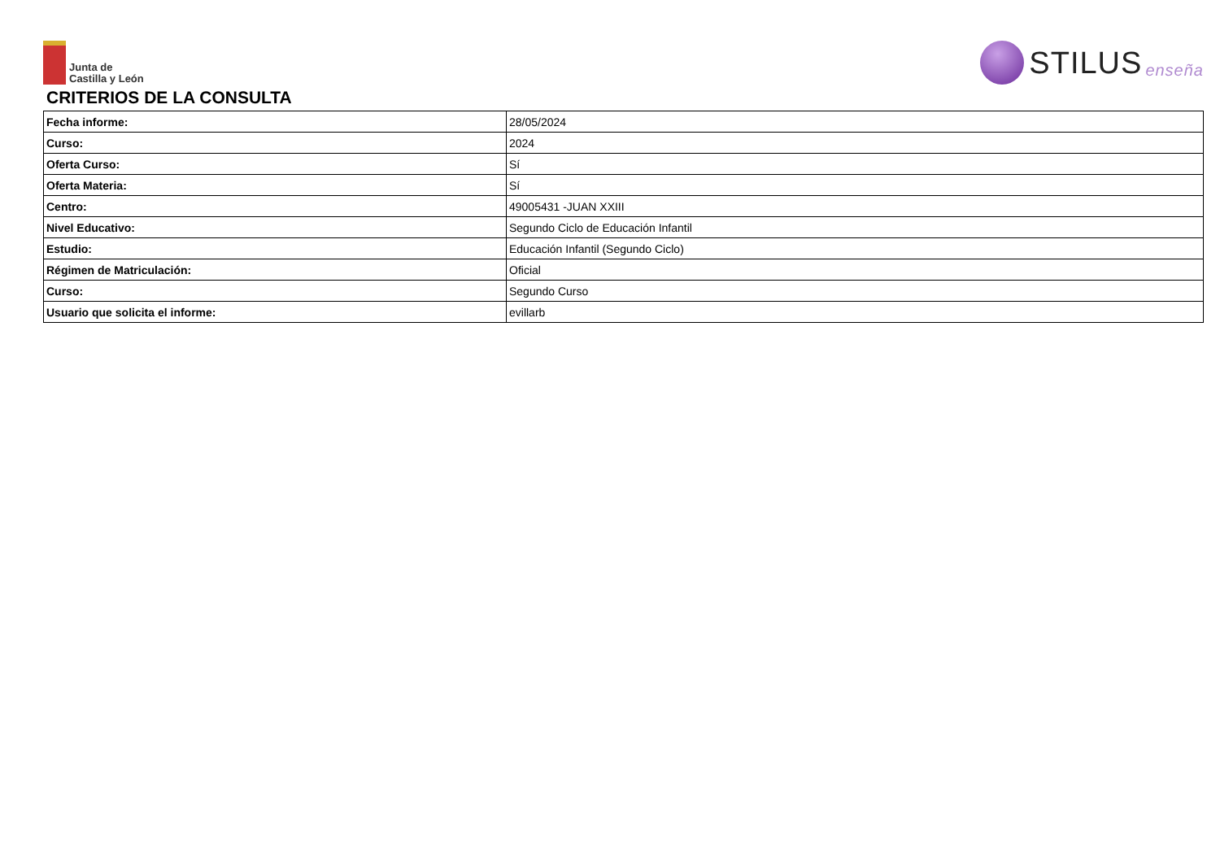Junta de
Castilla y León
STILUS enseña
CRITERIOS DE LA CONSULTA
| Fecha informe: | 28/05/2024 |
| Curso: | 2024 |
| Oferta Curso: | Sí |
| Oferta Materia: | Sí |
| Centro: | 49005431 -JUAN XXIII |
| Nivel Educativo: | Segundo Ciclo de Educación Infantil |
| Estudio: | Educación Infantil (Segundo Ciclo) |
| Régimen de Matriculación: | Oficial |
| Curso: | Segundo Curso |
| Usuario que solicita el informe: | evillarb |